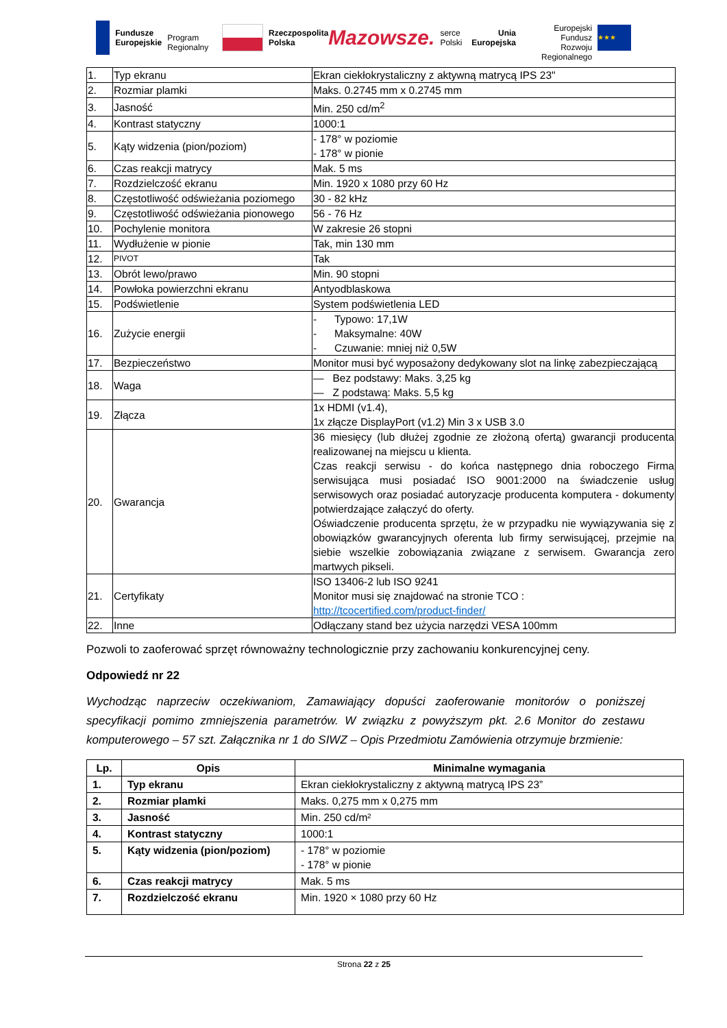Fundusze
Europejskie
Program Regionalny
Rzeczpospolita
Polska
Mazowsze. serce Polski
Unia Europejska
Europejski Fundusz
Rozwoju Regionalnego
★★★
| 1. | Typ ekranu | Ekran ciekłokrystaliczny z aktywną matrycą IPS 23" |
| 2. | Rozmiar plamki | Maks. 0.2745 mm x 0.2745 mm |
| 3. | Jasność | Min. 250 cd/m<sup>2</sup> |
| 4. | Kontrast statyczny | 1000:1 |
| 5. | Kąty widzenia (pion/poziom) | - 178° w poziomie - 178° w pionie |
| 6. | Czas reakcji matrycy | Mak. 5 ms |
| 7. | Rozdzielczość ekranu | Min. 1920 x 1080 przy 60 Hz |
| 8. | Częstotliwość odświeżania poziomego | 30 - 82 kHz |
| 9. | Częstotliwość odświeżania pionowego | 56 - 76 Hz |
| 10. | Pochylenie monitora | W zakresie 26 stopni |
| 11. | Wydłużenie w pionie | Tak, min 130 mm |
| 12. | PIVOT | Tak |
| 13. | Obrót lewo/prawo | Min. 90 stopni |
| 14. | Powłoka powierzchni ekranu | Antyodblaskowa |
| 15. | Podświetlenie | System podświetlenia LED |
| 16. | Zużycie energii | - Typowo: 17,1W - Maksymalne: 40W - Czuwanie: mniej niż 0,5W |
| 17. | Bezpieczeństwo | Monitor musi być wyposażony dedykowany slot na linkę zabezpieczającą |
| 18. | Waga | — Bez podstawy: Maks. 3,25 kg — Z podstawą: Maks. 5,5 kg |
| 19. | Złącza | 1x HDMI (v1.4), 1x złącze DisplayPort (v1.2) Min 3 x USB 3.0 |
| 20. | Gwarancja | 36 miesięcy (lub dłużej zgodnie ze złożoną ofertą) gwarancji producenta realizowanej na miejscu u klienta. Czas reakcji serwisu - do końca następnego dnia roboczego Firma serwisująca musi posiadać ISO 9001:2000 na świadczenie usług serwisowych oraz posiadać autoryzacje producenta komputera - dokumenty potwierdzające załączyć do oferty. Oświadczenie producenta sprzętu, że w przypadku nie wywiązywania się z obowiązków gwarancyjnych oferenta lub firmy serwisującej, przejmie na siebie wszelkie zobowiązania związane z serwisem. Gwarancja zero martwych pikseli. |
| 21. | Certyfikaty | ISO 13406-2 lub ISO 9241 Monitor musi się znajdować na stronie TCO : http://tcocertified.com/product-finder/ |
| 22. | Inne | Odłączany stand bez użycia narzędzi VESA 100mm |
Pozwoli to zaoferować sprzęt równoważny technologicznie przy zachowaniu konkurencyjnej ceny.
Odpowiedź nr 22
Wychodząc naprzeciw oczekiwaniom, Zamawiający dopuści zaoferowanie monitorów o poniższej specyfikacji pomimo zmniejszenia parametrów. W związku z powyższym pkt. 2.6 Monitor do zestawu komputerowego – 57 szt. Załącznika nr 1 do SIWZ – Opis Przedmiotu Zamówienia otrzymuje brzmienie:
| Lp. | Opis | Minimalne wymagania |
| --- | --- | --- |
| 1. | Typ ekranu | Ekran ciekłokrystaliczny z aktywną matrycą IPS 23” |
| 2. | Rozmiar plamki | Maks. 0,275 mm x 0,275 mm |
| 3. | Jasność | Min. 250 cd/m² |
| 4. | Kontrast statyczny | 1000:1 |
| 5. | Kąty widzenia (pion/poziom) | - 178° w poziomie - 178° w pionie |
| 6. | Czas reakcji matrycy | Mak. 5 ms |
| 7. | Rozdzielczość ekranu | Min. 1920 × 1080 przy 60 Hz |
Strona 22 z 25